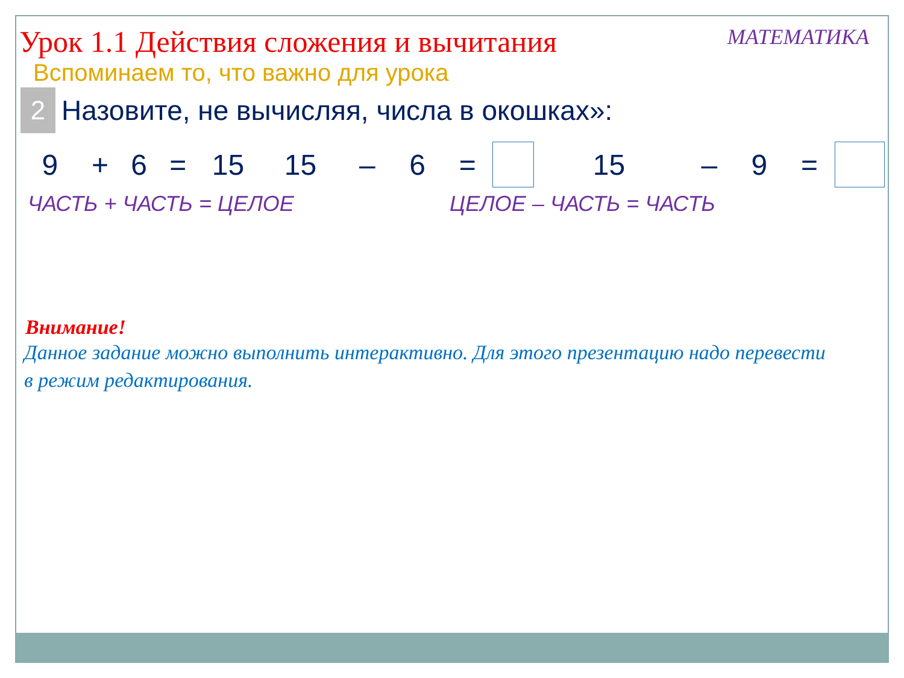Урок 1.1 Действия сложения и вычитания
МАТЕМАТИКА
Вспоминаем то, что важно для урока
2
Назовите, не вычисляя, числа в окошках»:
9 + 6 = 15 15 – 6 = 15 – 9 =
ЧАСТЬ + ЧАСТЬ = ЦЕЛОЕ ЦЕЛОЕ – ЧАСТЬ = ЧАСТЬ
Внимание!
Данное задание можно выполнить интерактивно. Для этого презентацию надо перевести в режим редактирования.